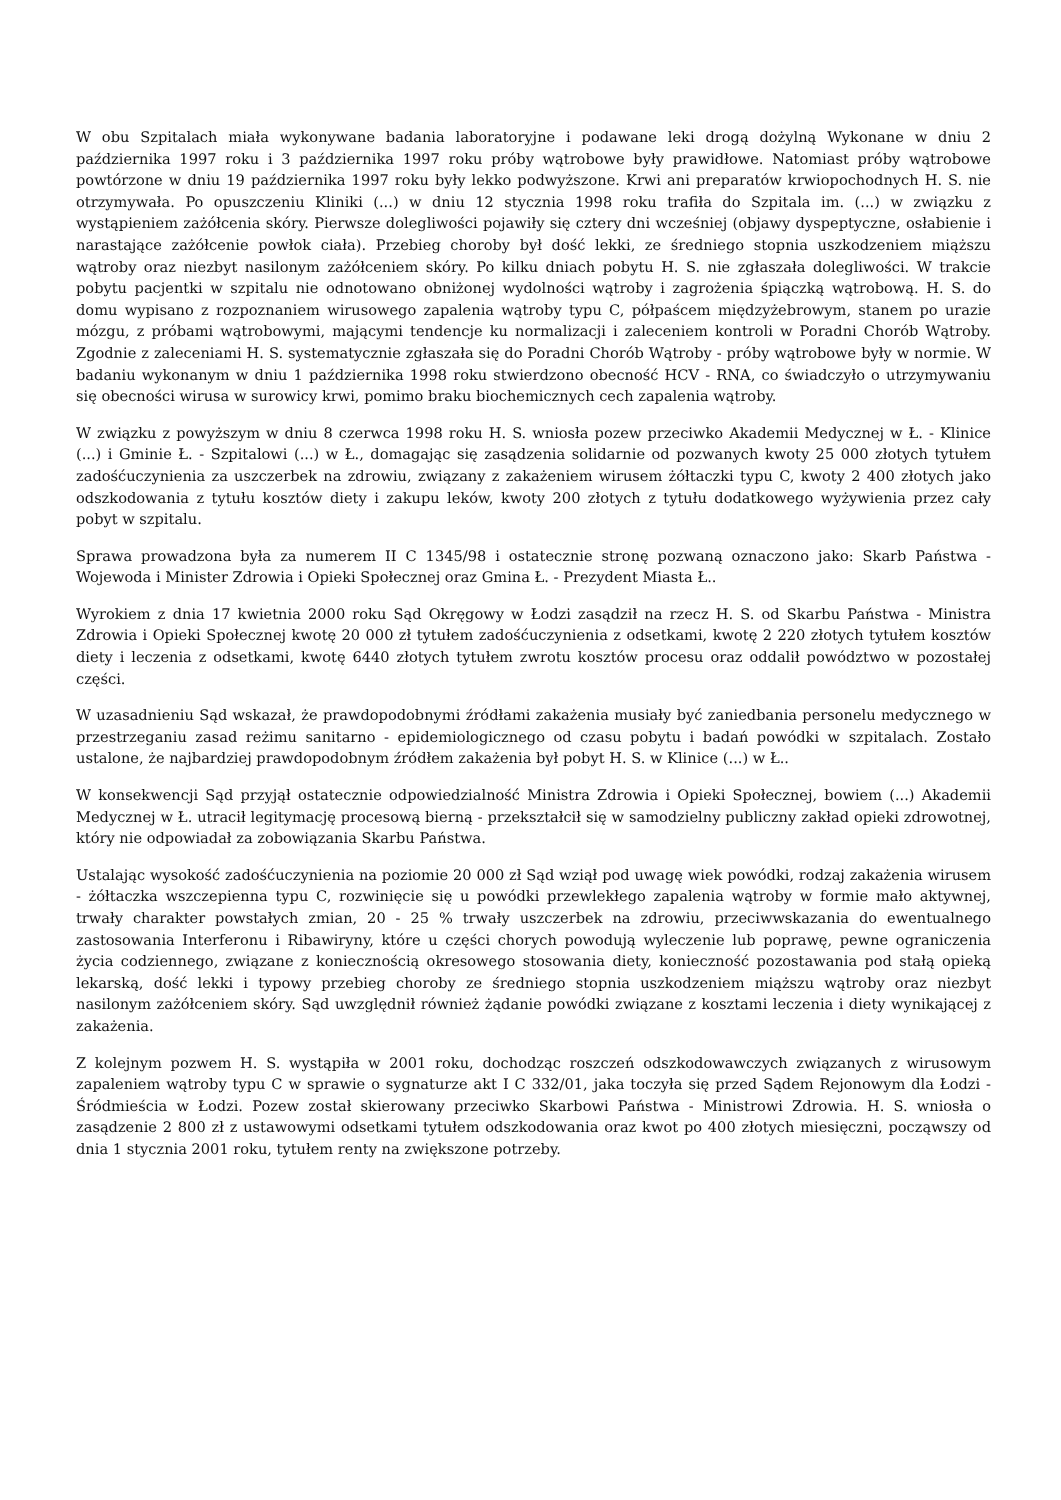W obu Szpitalach miała wykonywane badania laboratoryjne i podawane leki drogą dożylną Wykonane w dniu 2 października 1997 roku i 3 października 1997 roku próby wątrobowe były prawidłowe. Natomiast próby wątrobowe powtórzone w dniu 19 października 1997 roku były lekko podwyższone. Krwi ani preparatów krwiopochodnych H. S. nie otrzymywała. Po opuszczeniu Kliniki (...) w dniu 12 stycznia 1998 roku trafiła do Szpitala im. (...) w związku z wystąpieniem zażółcenia skóry. Pierwsze dolegliwości pojawiły się cztery dni wcześniej (objawy dyspeptyczne, osłabienie i narastające zażółcenie powłok ciała). Przebieg choroby był dość lekki, ze średniego stopnia uszkodzeniem miąższu wątroby oraz niezbyt nasilonym zażółceniem skóry. Po kilku dniach pobytu H. S. nie zgłaszała dolegliwości. W trakcie pobytu pacjentki w szpitalu nie odnotowano obniżonej wydolności wątroby i zagrożenia śpiączką wątrobową. H. S. do domu wypisano z rozpoznaniem wirusowego zapalenia wątroby typu C, półpaścem międzyżebrowym, stanem po urazie mózgu, z próbami wątrobowymi, mającymi tendencje ku normalizacji i zaleceniem kontroli w Poradni Chorób Wątroby. Zgodnie z zaleceniami H. S. systematycznie zgłaszała się do Poradni Chorób Wątroby - próby wątrobowe były w normie. W badaniu wykonanym w dniu 1 października 1998 roku stwierdzono obecność HCV - RNA, co świadczyło o utrzymywaniu się obecności wirusa w surowicy krwi, pomimo braku biochemicznych cech zapalenia wątroby.
W związku z powyższym w dniu 8 czerwca 1998 roku H. S. wniosła pozew przeciwko Akademii Medycznej w Ł. - Klinice (...) i Gminie Ł. - Szpitalowi (...) w Ł., domagając się zasądzenia solidarnie od pozwanych kwoty 25 000 złotych tytułem zadośćuczynienia za uszczerbek na zdrowiu, związany z zakażeniem wirusem żółtaczki typu C, kwoty 2 400 złotych jako odszkodowania z tytułu kosztów diety i zakupu leków, kwoty 200 złotych z tytułu dodatkowego wyżywienia przez cały pobyt w szpitalu.
Sprawa prowadzona była za numerem II C 1345/98 i ostatecznie stronę pozwaną oznaczono jako: Skarb Państwa - Wojewoda i Minister Zdrowia i Opieki Społecznej oraz Gmina Ł. - Prezydent Miasta Ł..
Wyrokiem z dnia 17 kwietnia 2000 roku Sąd Okręgowy w Łodzi zasądził na rzecz H. S. od Skarbu Państwa - Ministra Zdrowia i Opieki Społecznej kwotę 20 000 zł tytułem zadośćuczynienia z odsetkami, kwotę 2 220 złotych tytułem kosztów diety i leczenia z odsetkami, kwotę 6440 złotych tytułem zwrotu kosztów procesu oraz oddalił powództwo w pozostałej części.
W uzasadnieniu Sąd wskazał, że prawdopodobnymi źródłami zakażenia musiały być zaniedbania personelu medycznego w przestrzeganiu zasad reżimu sanitarno - epidemiologicznego od czasu pobytu i badań powódki w szpitalach. Zostało ustalone, że najbardziej prawdopodobnym źródłem zakażenia był pobyt H. S. w Klinice (...) w Ł..
W konsekwencji Sąd przyjął ostatecznie odpowiedzialność Ministra Zdrowia i Opieki Społecznej, bowiem (...) Akademii Medycznej w Ł. utracił legitymację procesową bierną - przekształcił się w samodzielny publiczny zakład opieki zdrowotnej, który nie odpowiadał za zobowiązania Skarbu Państwa.
Ustalając wysokość zadośćuczynienia na poziomie 20 000 zł Sąd wziął pod uwagę wiek powódki, rodzaj zakażenia wirusem - żółtaczka wszczepienna typu C, rozwinięcie się u powódki przewlekłego zapalenia wątroby w formie mało aktywnej, trwały charakter powstałych zmian, 20 - 25 % trwały uszczerbek na zdrowiu, przeciwwskazania do ewentualnego zastosowania Interferonu i Ribawiryny, które u części chorych powodują wyleczenie lub poprawę, pewne ograniczenia życia codziennego, związane z koniecznością okresowego stosowania diety, konieczność pozostawania pod stałą opieką lekarską, dość lekki i typowy przebieg choroby ze średniego stopnia uszkodzeniem miąższu wątroby oraz niezbyt nasilonym zażółceniem skóry. Sąd uwzględnił również żądanie powódki związane z kosztami leczenia i diety wynikającej z zakażenia.
Z kolejnym pozwem H. S. wystąpiła w 2001 roku, dochodząc roszczeń odszkodowawczych związanych z wirusowym zapaleniem wątroby typu C w sprawie o sygnaturze akt I C 332/01, jaka toczyła się przed Sądem Rejonowym dla Łodzi - Śródmieścia w Łodzi. Pozew został skierowany przeciwko Skarbowi Państwa - Ministrowi Zdrowia. H. S. wniosła o zasądzenie 2 800 zł z ustawowymi odsetkami tytułem odszkodowania oraz kwot po 400 złotych miesięczni, począwszy od dnia 1 stycznia 2001 roku, tytułem renty na zwiększone potrzeby.